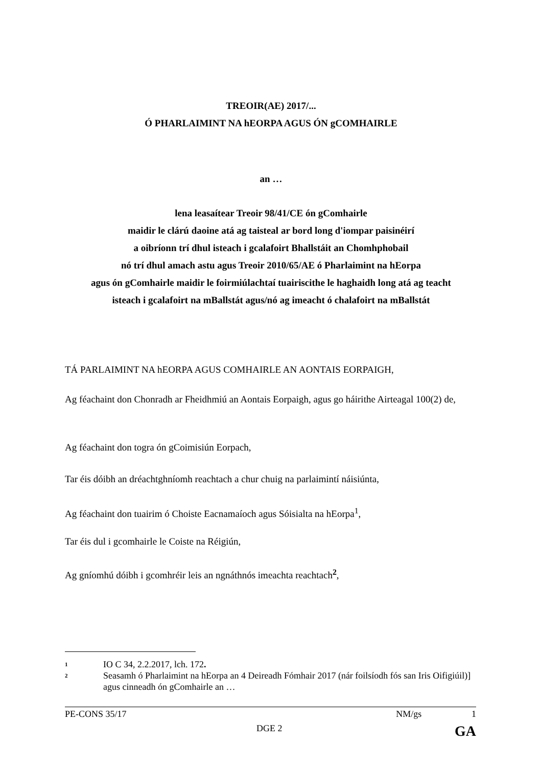TREOIR(AE) 2017/...
Ó PHARLAIMINT NA hEORPA AGUS ÓN gCOMHAIRLE
an …
lena leasaítear Treoir 98/41/CE ón gComhairle
maidir le clárú daoine atá ag taisteal ar bord long d'iompar paisinéirí
a oibríonn trí dhul isteach i gcalafoirt Bhallstáit an Chomhphobail
nó trí dhul amach astu agus Treoir 2010/65/AE ó Pharlaimint na hEorpa
agus ón gComhairle maidir le foirmiúlachtaí tuairiscithe le haghaidh long atá ag teacht
isteach i gcalafoirt na mBallstát agus/nó ag imeacht ó chalafoirt na mBallstát
TÁ PARLAIMINT NA hEORPA AGUS COMHAIRLE AN AONTAIS EORPAIGH,
Ag féachaint don Chonradh ar Fheidhmiú an Aontais Eorpaigh, agus go háirithe Airteagal 100(2) de,
Ag féachaint don togra ón gCoimisiún Eorpach,
Tar éis dóibh an dréachtghníomh reachtach a chur chuig na parlaimintí náisiúnta,
Ag féachaint don tuairim ó Choiste Eacnamaíoch agus Sóisialta na hEorpa<sup>1</sup>,
Tar éis dul i gcomhairle le Coiste na Réigiún,
Ag gníomhú dóibh i gcomhréir leis an ngnáthnós imeachta reachtach<sup>2</sup>,
1 IO C 34, 2.2.2017, lch. 172.
2 Seasamh ó Pharlaimint na hEorpa an 4 Deireadh Fómhair 2017 (nár foilsíodh fós san Iris Oifigiúil)] agus cinneadh ón gComhairle an …
PE-CONS 35/17 NM/gs 1
DGE 2 GA